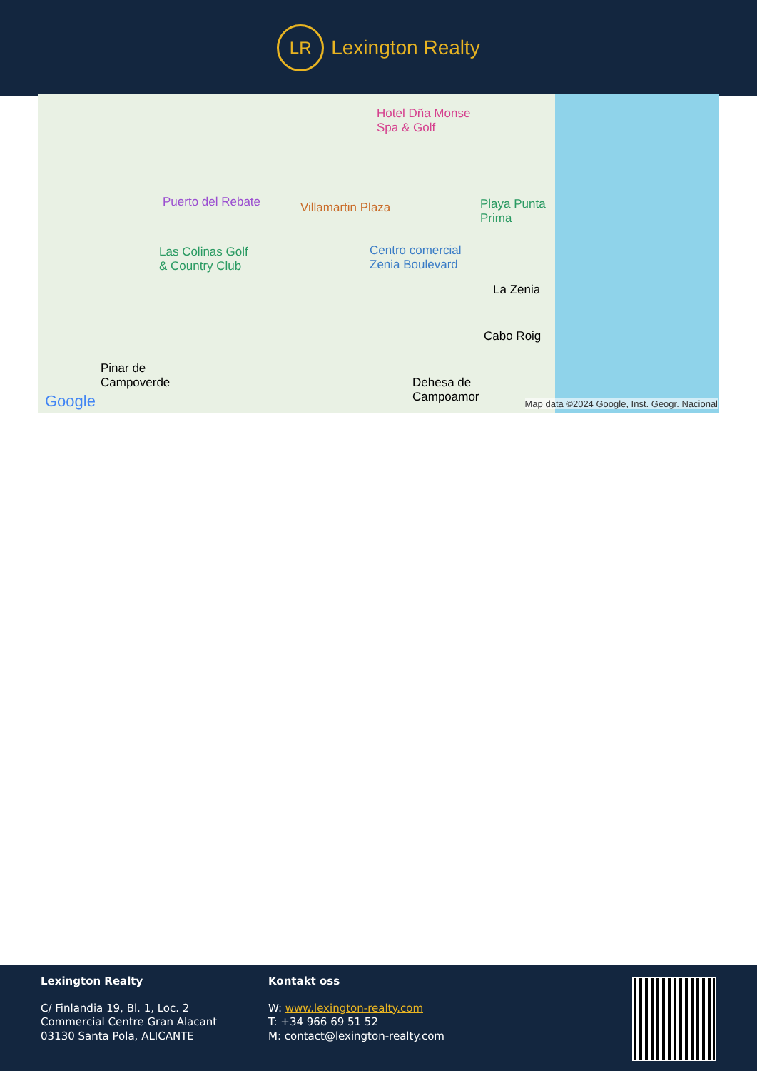LR Lexington Realty
Hotel Dña Monse
Spa & Golf
Puerto del Rebate Villamartin Plaza
Playa Punta
Prima
Las Colinas Golf
& Country Club
Centro comercial
Zenia Boulevard
La Zenia
Cabo Roig
Pinar de
Campoverde
Dehesa de
Campoamor
Google
Map data ©2024 Google, Inst. Geogr. Nacional
Lexington Realty
C/ Finlandia 19, Bl. 1, Loc. 2
Commercial Centre Gran Alacant
03130 Santa Pola, ALICANTE
Kontakt oss
W: www.lexington-realty.com
T: +34 966 69 51 52
M: contact@lexington-realty.com